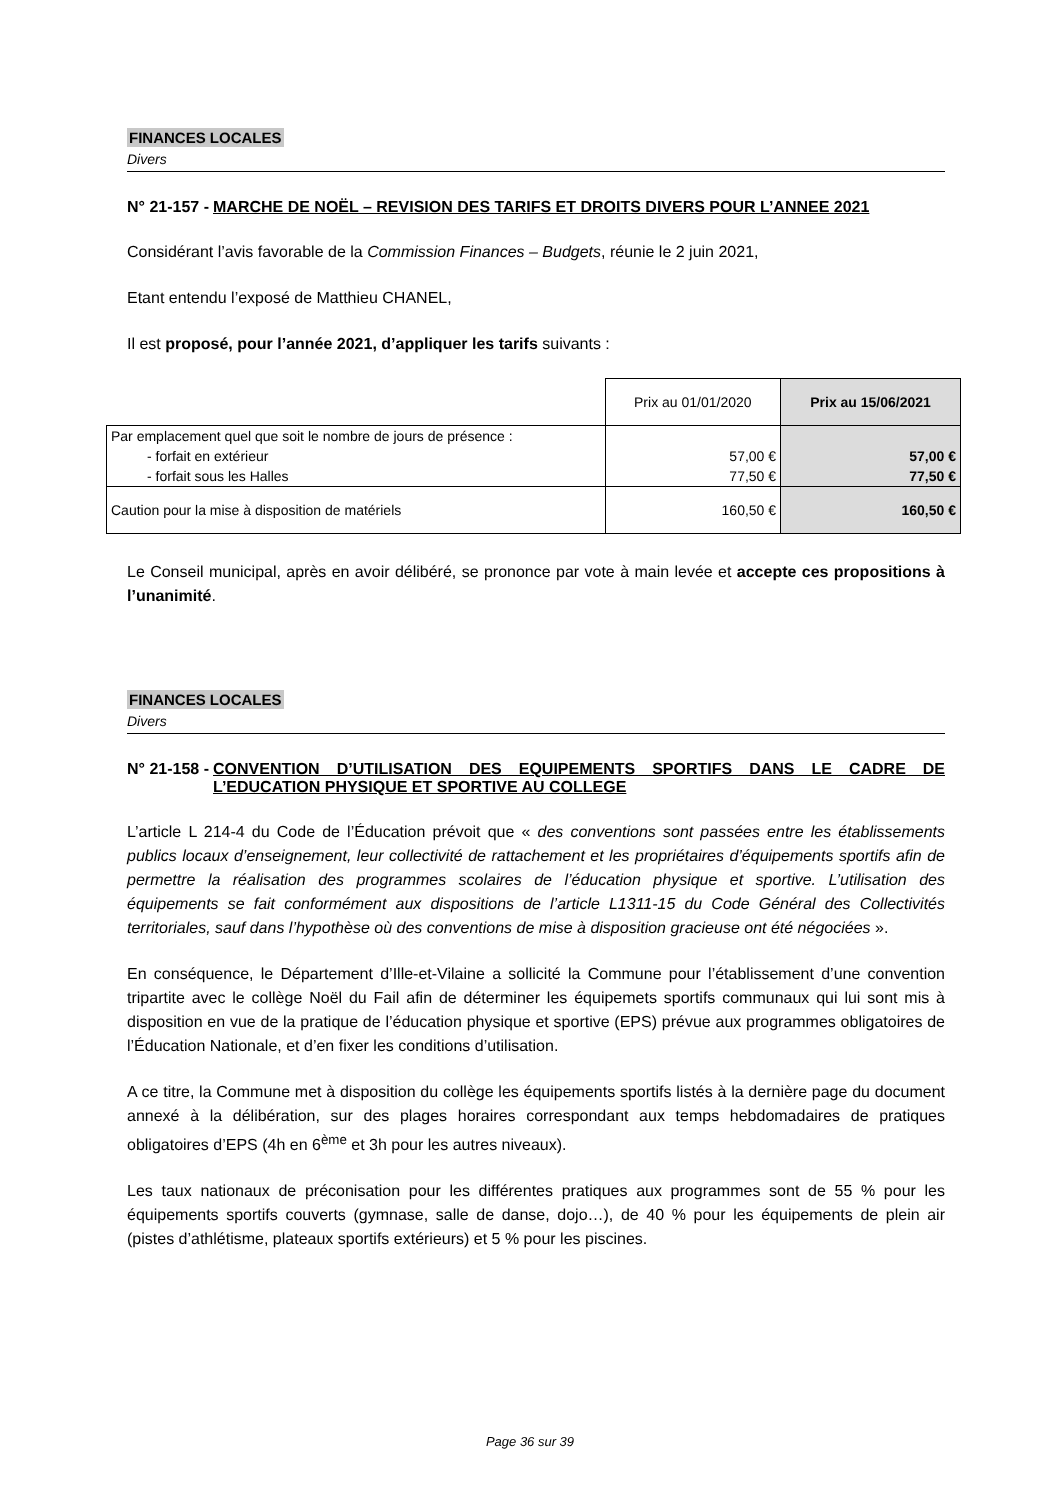FINANCES LOCALES
Divers
N° 21-157 - MARCHE DE NOËL – REVISION DES TARIFS ET DROITS DIVERS POUR L’ANNEE 2021
Considérant l’avis favorable de la Commission Finances – Budgets, réunie le 2 juin 2021,
Etant entendu l’exposé de Matthieu CHANEL,
Il est proposé, pour l’année 2021, d’appliquer les tarifs suivants :
| | Prix au 01/01/2020 | Prix au 15/06/2021 |
| Par emplacement quel que soit le nombre de jours de présence : | | |
| - forfait en extérieur | 57,00 € | 57,00 € |
| - forfait sous les Halles | 77,50 € | 77,50 € |
| Caution pour la mise à disposition de matériels | 160,50 € | 160,50 € |
Le Conseil municipal, après en avoir délibéré, se prononce par vote à main levée et accepte ces propositions à l’unanimité.
FINANCES LOCALES
Divers
N° 21-158 - CONVENTION D’UTILISATION DES EQUIPEMENTS SPORTIFS DANS LE CADRE DE L’EDUCATION PHYSIQUE ET SPORTIVE AU COLLEGE
L’article L 214-4 du Code de l’Éducation prévoit que « des conventions sont passées entre les établissements publics locaux d’enseignement, leur collectivité de rattachement et les propriétaires d’équipements sportifs afin de permettre la réalisation des programmes scolaires de l’éducation physique et sportive. L’utilisation des équipements se fait conformément aux dispositions de l’article L1311-15 du Code Général des Collectivités territoriales, sauf dans l’hypothèse où des conventions de mise à disposition gracieuse ont été négociées ».
En conséquence, le Département d’Ille-et-Vilaine a sollicité la Commune pour l’établissement d’une convention tripartite avec le collège Noël du Fail afin de déterminer les équipemets sportifs communaux qui lui sont mis à disposition en vue de la pratique de l’éducation physique et sportive (EPS) prévue aux programmes obligatoires de l’Éducation Nationale, et d’en fixer les conditions d’utilisation.
A ce titre, la Commune met à disposition du collège les équipements sportifs listés à la dernière page du document annexé à la délibération, sur des plages horaires correspondant aux temps hebdomadaires de pratiques obligatoires d’EPS (4h en 6<sup>ème</sup> et 3h pour les autres niveaux).
Les taux nationaux de préconisation pour les différentes pratiques aux programmes sont de 55 % pour les équipements sportifs couverts (gymnase, salle de danse, dojo…), de 40 % pour les équipements de plein air (pistes d’athlétisme, plateaux sportifs extérieurs) et 5 % pour les piscines.
Page 36 sur 39